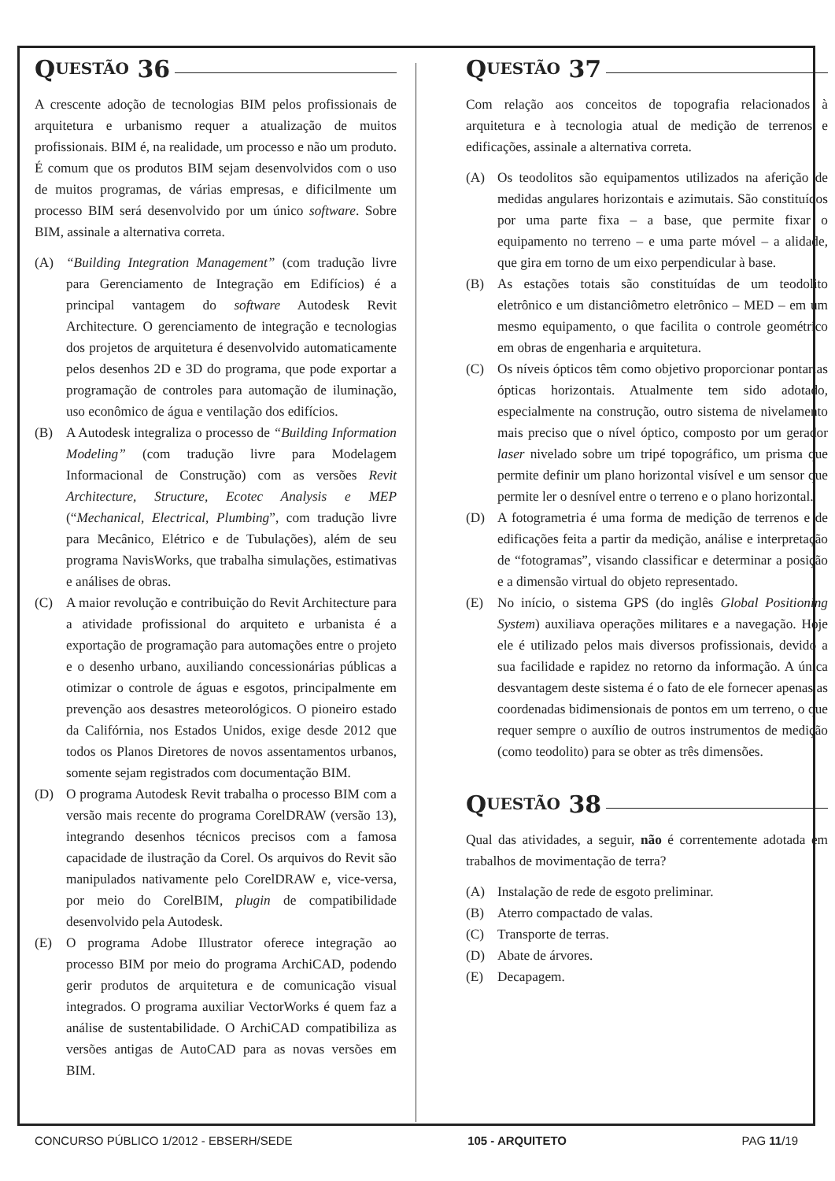Q UESTÃO 36
A crescente adoção de tecnologias BIM pelos profissionais de arquitetura e urbanismo requer a atualização de muitos profissionais. BIM é, na realidade, um processo e não um produto. É comum que os produtos BIM sejam desenvolvidos com o uso de muitos programas, de várias empresas, e dificilmente um processo BIM será desenvolvido por um único software. Sobre BIM, assinale a alternativa correta.
(A) “Building Integration Management” (com tradução livre para Gerenciamento de Integração em Edifícios) é a principal vantagem do software Autodesk Revit Architecture. O gerenciamento de integração e tecnologias dos projetos de arquitetura é desenvolvido automaticamente pelos desenhos 2D e 3D do programa, que pode exportar a programação de controles para automação de iluminação, uso econômico de água e ventilação dos edifícios.
(B) A Autodesk integraliza o processo de “Building Information Modeling” (com tradução livre para Modelagem Informacional de Construção) com as versões Revit Architecture, Structure, Ecotec Analysis e MEP (“Mechanical, Electrical, Plumbing”, com tradução livre para Mecânico, Elétrico e de Tubulações), além de seu programa NavisWorks, que trabalha simulações, estimativas e análises de obras.
(C) A maior revolução e contribuição do Revit Architecture para a atividade profissional do arquiteto e urbanista é a exportação de programação para automações entre o projeto e o desenho urbano, auxiliando concessionárias públicas a otimizar o controle de águas e esgotos, principalmente em prevenção aos desastres meteorológicos. O pioneiro estado da Califórnia, nos Estados Unidos, exige desde 2012 que todos os Planos Diretores de novos assentamentos urbanos, somente sejam registrados com documentação BIM.
(D) O programa Autodesk Revit trabalha o processo BIM com a versão mais recente do programa CorelDRAW (versão 13), integrando desenhos técnicos precisos com a famosa capacidade de ilustração da Corel. Os arquivos do Revit são manipulados nativamente pelo CorelDRAW e, vice-versa, por meio do CorelBIM, plugin de compatibilidade desenvolvido pela Autodesk.
(E) O programa Adobe Illustrator oferece integração ao processo BIM por meio do programa ArchiCAD, podendo gerir produtos de arquitetura e de comunicação visual integrados. O programa auxiliar VectorWorks é quem faz a análise de sustentabilidade. O ArchiCAD compatibiliza as versões antigas de AutoCAD para as novas versões em BIM.
Q UESTÃO 37
Com relação aos conceitos de topografia relacionados à arquitetura e à tecnologia atual de medição de terrenos e edificações, assinale a alternativa correta.
(A) Os teodolitos são equipamentos utilizados na aferição de medidas angulares horizontais e azimutais. São constituídos por uma parte fixa – a base, que permite fixar o equipamento no terreno – e uma parte móvel – a alidade, que gira em torno de um eixo perpendicular à base.
(B) As estações totais são constituídas de um teodolito eletrônico e um distanciômetro eletrônico – MED – em um mesmo equipamento, o que facilita o controle geométrico em obras de engenharia e arquitetura.
(C) Os níveis ópticos têm como objetivo proporcionar pontarias ópticas horizontais. Atualmente tem sido adotado, especialmente na construção, outro sistema de nivelamento mais preciso que o nível óptico, composto por um gerador laser nivelado sobre um tripé topográfico, um prisma que permite definir um plano horizontal visível e um sensor que permite ler o desnível entre o terreno e o plano horizontal.
(D) A fotogrametria é uma forma de medição de terrenos e de edificações feita a partir da medição, análise e interpretação de “fotogramas”, visando classificar e determinar a posição e a dimensão virtual do objeto representado.
(E) No início, o sistema GPS (do inglês Global Positioning System) auxiliava operações militares e a navegação. Hoje ele é utilizado pelos mais diversos profissionais, devido a sua facilidade e rapidez no retorno da informação. A única desvantagem deste sistema é o fato de ele fornecer apenas as coordenadas bidimensionais de pontos em um terreno, o que requer sempre o auxílio de outros instrumentos de medição (como teodolito) para se obter as três dimensões.
Q UESTÃO 38
Qual das atividades, a seguir, não é correntemente adotada em trabalhos de movimentação de terra?
(A) Instalação de rede de esgoto preliminar.
(B) Aterro compactado de valas.
(C) Transporte de terras.
(D) Abate de árvores.
(E) Decapagem.
CONCURSO PÚBLICO 1/2012 - EBSERH/SEDE 105 - ARQUITETO PAG 11/19